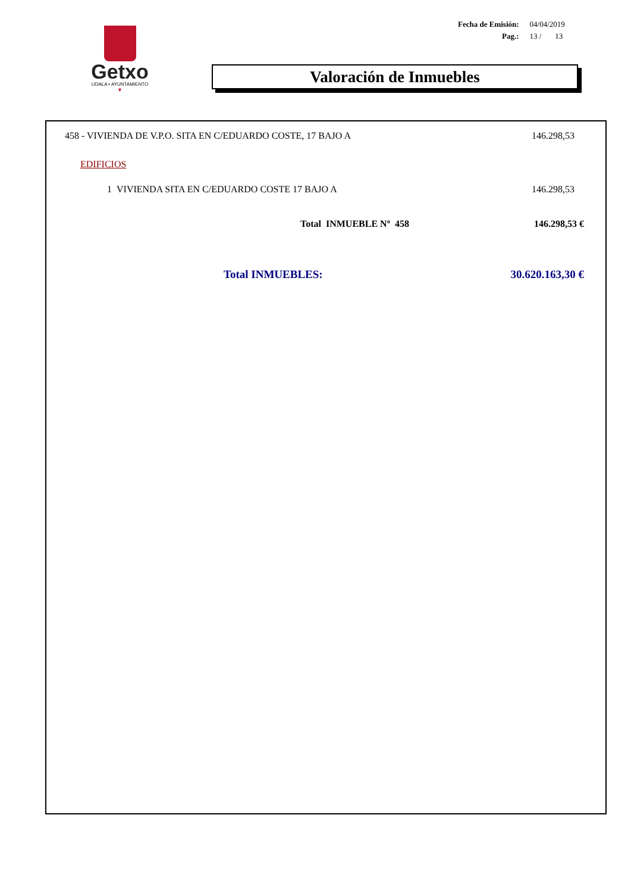Getxo
UDALA • AYUNTAMIENTO
▼
| Fecha de Emisión: | 04/04/2019 |
| Pag.: | 13 / 13 |
Valoración de Inmuebles
| 458 - VIVIENDA DE V.P.O. SITA EN C/EDUARDO COSTE, 17 BAJO A | 146.298,53 |
| EDIFICIOS | |
| 1 VIVIENDA SITA EN C/EDUARDO COSTE 17 BAJO A | 146.298,53 |
| Total INMUEBLE Nº 458 | 146.298,53 € |
| Total INMUEBLES: | 30.620.163,30 € |